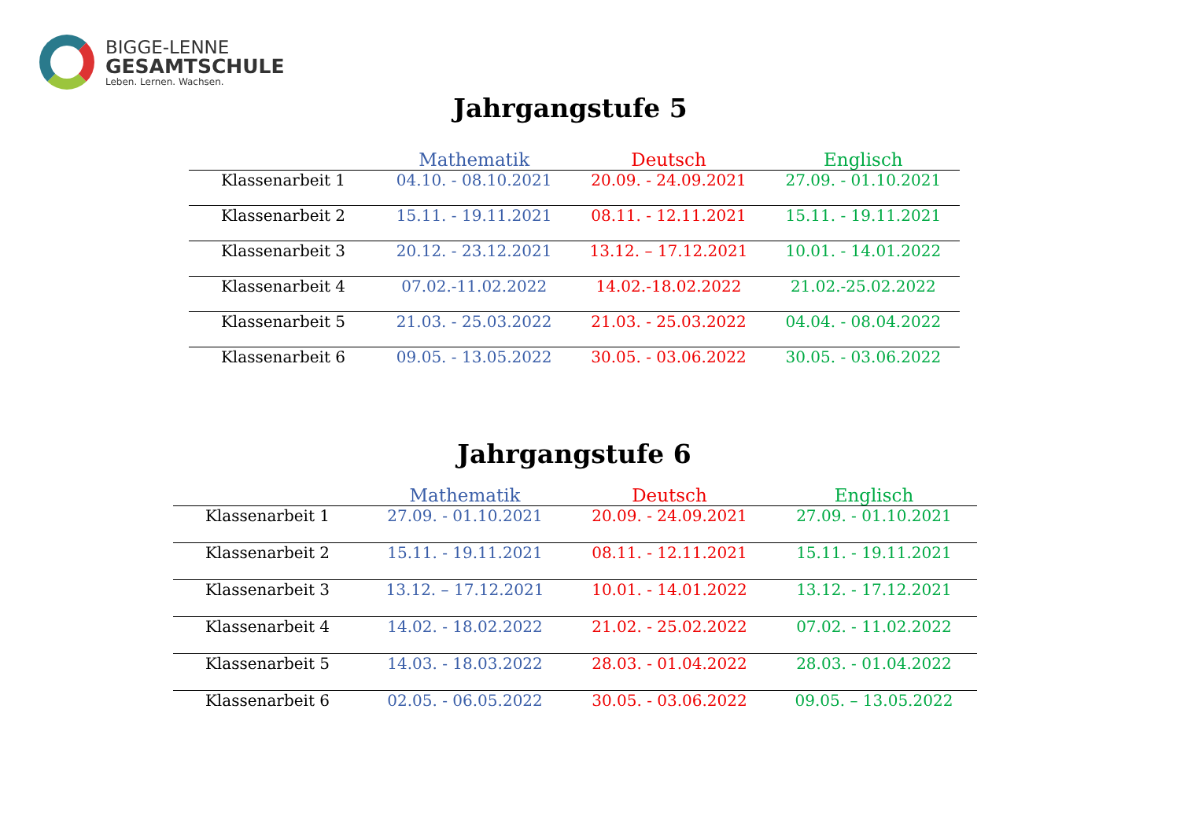BIGGE-LENNE
GESAMTSCHULE
Leben. Lernen. Wachsen.
Jahrgangstufe 5
| | Mathematik | Deutsch | Englisch |
| --- | --- | --- | --- |
| Klassenarbeit 1 | 04.10. - 08.10.2021 | 20.09. - 24.09.2021 | 27.09. - 01.10.2021 |
| Klassenarbeit 2 | 15.11. - 19.11.2021 | 08.11. - 12.11.2021 | 15.11. - 19.11.2021 |
| Klassenarbeit 3 | 20.12. - 23.12.2021 | 13.12. – 17.12.2021 | 10.01. - 14.01.2022 |
| Klassenarbeit 4 | 07.02.-11.02.2022 | 14.02.-18.02.2022 | 21.02.-25.02.2022 |
| Klassenarbeit 5 | 21.03. - 25.03.2022 | 21.03. - 25.03.2022 | 04.04. - 08.04.2022 |
| Klassenarbeit 6 | 09.05. - 13.05.2022 | 30.05. - 03.06.2022 | 30.05. - 03.06.2022 |
Jahrgangstufe 6
| | Mathematik | Deutsch | Englisch |
| --- | --- | --- | --- |
| Klassenarbeit 1 | 27.09. - 01.10.2021 | 20.09. - 24.09.2021 | 27.09. - 01.10.2021 |
| Klassenarbeit 2 | 15.11. - 19.11.2021 | 08.11. - 12.11.2021 | 15.11. - 19.11.2021 |
| Klassenarbeit 3 | 13.12. – 17.12.2021 | 10.01. - 14.01.2022 | 13.12. - 17.12.2021 |
| Klassenarbeit 4 | 14.02. - 18.02.2022 | 21.02. - 25.02.2022 | 07.02. - 11.02.2022 |
| Klassenarbeit 5 | 14.03. - 18.03.2022 | 28.03. - 01.04.2022 | 28.03. - 01.04.2022 |
| Klassenarbeit 6 | 02.05. - 06.05.2022 | 30.05. - 03.06.2022 | 09.05. – 13.05.2022 |